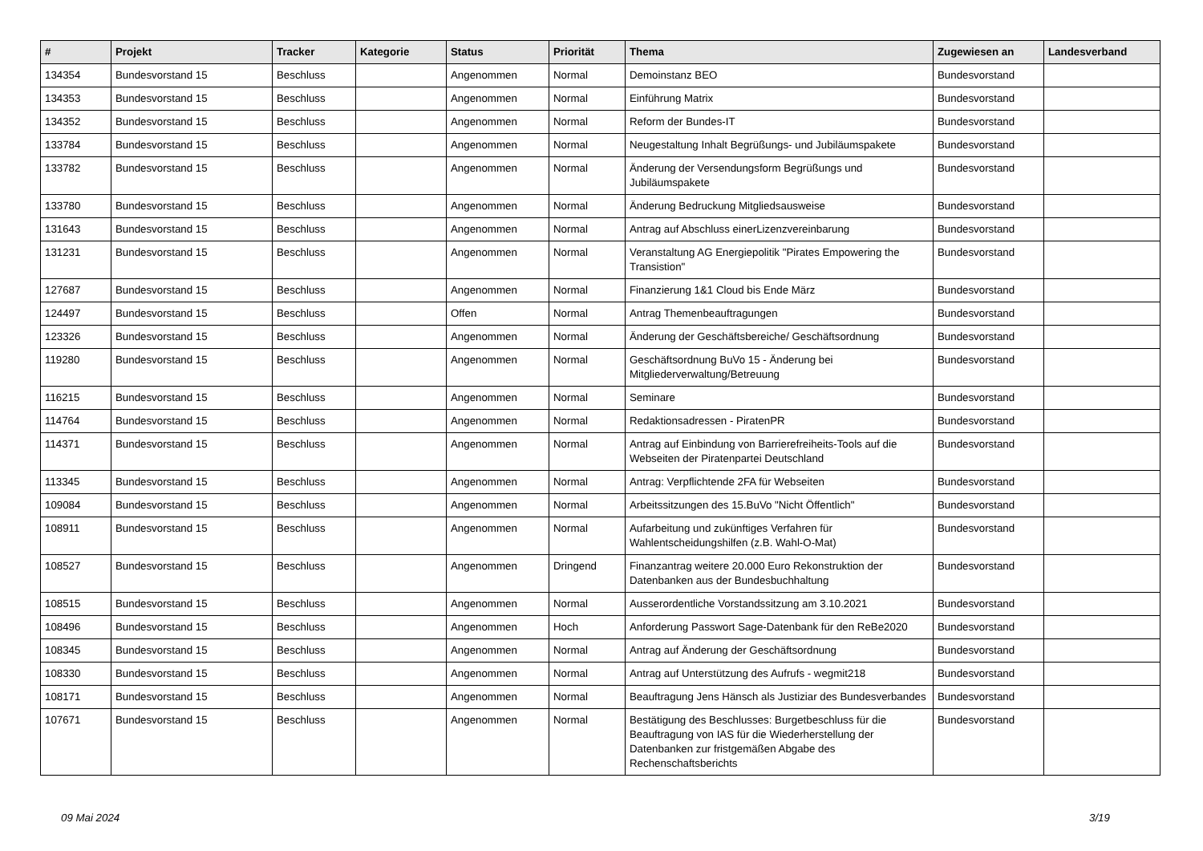| # | Projekt | Tracker | Kategorie | Status | Priorität | Thema | Zugewiesen an | Landesverband |
| --- | --- | --- | --- | --- | --- | --- | --- | --- |
| 134354 | Bundesvorstand 15 | Beschluss | | Angenommen | Normal | Demoinstanz BEO | Bundesvorstand | |
| 134353 | Bundesvorstand 15 | Beschluss | | Angenommen | Normal | Einführung Matrix | Bundesvorstand | |
| 134352 | Bundesvorstand 15 | Beschluss | | Angenommen | Normal | Reform der Bundes-IT | Bundesvorstand | |
| 133784 | Bundesvorstand 15 | Beschluss | | Angenommen | Normal | Neugestaltung Inhalt Begrüßungs- und Jubiläumspakete | Bundesvorstand | |
| 133782 | Bundesvorstand 15 | Beschluss | | Angenommen | Normal | Änderung der Versendungsform Begrüßungs und Jubiläumspakete | Bundesvorstand | |
| 133780 | Bundesvorstand 15 | Beschluss | | Angenommen | Normal | Änderung Bedruckung Mitgliedsausweise | Bundesvorstand | |
| 131643 | Bundesvorstand 15 | Beschluss | | Angenommen | Normal | Antrag auf Abschluss einerLizenzvereinbarung | Bundesvorstand | |
| 131231 | Bundesvorstand 15 | Beschluss | | Angenommen | Normal | Veranstaltung AG Energiepolitik "Pirates Empowering the Transistion" | Bundesvorstand | |
| 127687 | Bundesvorstand 15 | Beschluss | | Angenommen | Normal | Finanzierung 1&1 Cloud bis Ende März | Bundesvorstand | |
| 124497 | Bundesvorstand 15 | Beschluss | | Offen | Normal | Antrag Themenbeauftragungen | Bundesvorstand | |
| 123326 | Bundesvorstand 15 | Beschluss | | Angenommen | Normal | Änderung der Geschäftsbereiche/ Geschäftsordnung | Bundesvorstand | |
| 119280 | Bundesvorstand 15 | Beschluss | | Angenommen | Normal | Geschäftsordnung BuVo 15 - Änderung bei Mitgliederverwaltung/Betreuung | Bundesvorstand | |
| 116215 | Bundesvorstand 15 | Beschluss | | Angenommen | Normal | Seminare | Bundesvorstand | |
| 114764 | Bundesvorstand 15 | Beschluss | | Angenommen | Normal | Redaktionsadressen - PiratenPR | Bundesvorstand | |
| 114371 | Bundesvorstand 15 | Beschluss | | Angenommen | Normal | Antrag auf Einbindung von Barrierefreiheits-Tools auf die Webseiten der Piratenpartei Deutschland | Bundesvorstand | |
| 113345 | Bundesvorstand 15 | Beschluss | | Angenommen | Normal | Antrag: Verpflichtende 2FA für Webseiten | Bundesvorstand | |
| 109084 | Bundesvorstand 15 | Beschluss | | Angenommen | Normal | Arbeitssitzungen des 15.BuVo "Nicht Öffentlich" | Bundesvorstand | |
| 108911 | Bundesvorstand 15 | Beschluss | | Angenommen | Normal | Aufarbeitung und zukünftiges Verfahren für Wahlentscheidungshilfen (z.B. Wahl-O-Mat) | Bundesvorstand | |
| 108527 | Bundesvorstand 15 | Beschluss | | Angenommen | Dringend | Finanzantrag weitere 20.000 Euro Rekonstruktion der Datenbanken aus der Bundesbuchhaltung | Bundesvorstand | |
| 108515 | Bundesvorstand 15 | Beschluss | | Angenommen | Normal | Ausserordentliche Vorstandssitzung am 3.10.2021 | Bundesvorstand | |
| 108496 | Bundesvorstand 15 | Beschluss | | Angenommen | Hoch | Anforderung Passwort Sage-Datenbank für den ReBe2020 | Bundesvorstand | |
| 108345 | Bundesvorstand 15 | Beschluss | | Angenommen | Normal | Antrag auf Änderung der Geschäftsordnung | Bundesvorstand | |
| 108330 | Bundesvorstand 15 | Beschluss | | Angenommen | Normal | Antrag auf Unterstützung des Aufrufs - wegmit218 | Bundesvorstand | |
| 108171 | Bundesvorstand 15 | Beschluss | | Angenommen | Normal | Beauftragung Jens Hänsch als Justiziar des Bundesverbandes | Bundesvorstand | |
| 107671 | Bundesvorstand 15 | Beschluss | | Angenommen | Normal | Bestätigung des Beschlusses: Burgetbeschluss für die Beauftragung von IAS für die Wiederherstellung der Datenbanken zur fristgemäßen Abgabe des Rechenschaftsberichts | Bundesvorstand | |
09 Mai 2024 3/19